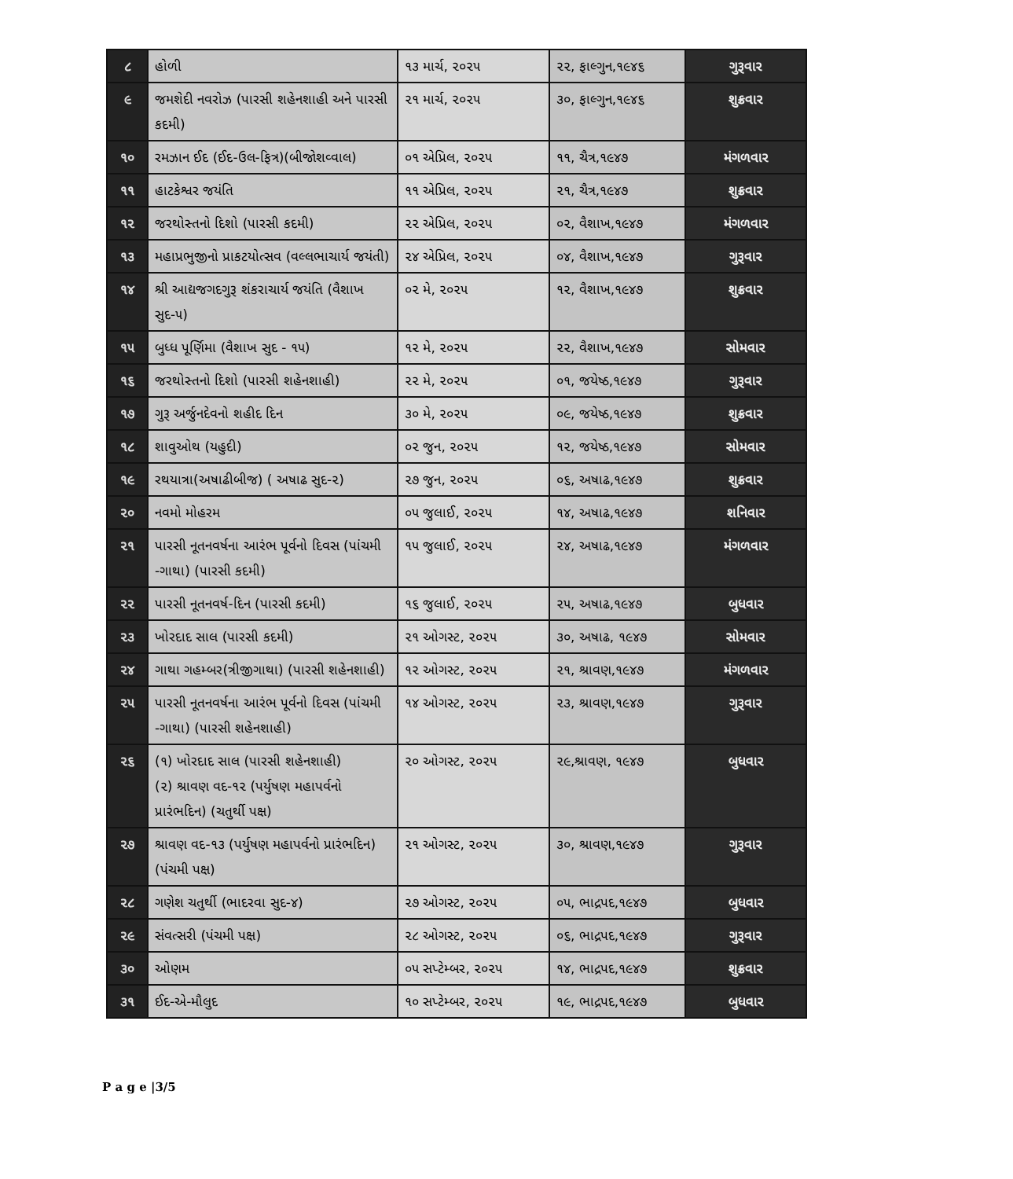| ૮ | હોળી | ૧૩ માર્ચ, ૨૦૨૫ | ૨૨, ફાલ્ગુન,૧૯૪૬ | ગુરૂવાર |
| ૯ | જમશેદી નવરોઝ (પારસી શહેનશાહી અને પારસી કદમી) | ૨૧ માર્ચ, ૨૦૨૫ | ૩૦, ફાલ્ગુન,૧૯૪૬ | શુક્રવાર |
| ૧૦ | રમઝાન ઈદ (ઈદ-ઉલ-ફિત્ર)(બીજોશવ્વાલ) | ૦૧ એપ્રિલ, ૨૦૨૫ | ૧૧, ચૈત્ર,૧૯૪૭ | મંગળવાર |
| ૧૧ | હાટકેશ્વર જયંતિ | ૧૧ એપ્રિલ, ૨૦૨૫ | ૨૧, ચૈત્ર,૧૯૪૭ | શુક્રવાર |
| ૧૨ | જરથોસ્તનો દિશો (પારસી કદમી) | ૨૨ એપ્રિલ, ૨૦૨૫ | ૦૨, વૈશાખ,૧૯૪૭ | મંગળવાર |
| ૧૩ | મહાપ્રભુજીનો પ્રાકટયોત્સવ (વલ્લભાચાર્ય જયંતી) | ૨૪ એપ્રિલ, ૨૦૨૫ | ૦૪, વૈશાખ,૧૯૪૭ | ગુરૂવાર |
| ૧૪ | શ્રી આદ્યજગદગુરૂ શંકરાચાર્ય જયંતિ (વૈશાખ સુદ-૫) | ૦૨ મે, ૨૦૨૫ | ૧૨, વૈશાખ,૧૯૪૭ | શુક્રવાર |
| ૧૫ | બુધ્ધ પૂર્ણિમા (વૈશાખ સુદ - ૧૫) | ૧૨ મે, ૨૦૨૫ | ૨૨, વૈશાખ,૧૯૪૭ | સોમવાર |
| ૧૬ | જરથોસ્તનો દિશો (પારસી શહેનશાહી) | ૨૨ મે, ૨૦૨૫ | ૦૧, જયેષ્ઠ,૧૯૪૭ | ગુરૂવાર |
| ૧૭ | ગુરૂ અર્જુનદેવનો શહીદ દિન | ૩૦ મે, ૨૦૨૫ | ૦૯, જયેષ્ઠ,૧૯૪૭ | શુક્રવાર |
| ૧૮ | શાવુઓથ (યહુદી) | ૦૨ જુન, ૨૦૨૫ | ૧૨, જયેષ્ઠ,૧૯૪૭ | સોમવાર |
| ૧૯ | રથયાત્રા(અષાઢીબીજ) ( અષાઢ સુદ-૨) | ૨૭ જુન, ૨૦૨૫ | ૦૬, અષાઢ,૧૯૪૭ | શુક્રવાર |
| ૨૦ | નવમો મોહરમ | ૦૫ જુલાઈ, ૨૦૨૫ | ૧૪, અષાઢ,૧૯૪૭ | શનિવાર |
| ૨૧ | પારસી નૂતનવર્ષના આરંભ પૂર્વનો દિવસ (પાંચમી -ગાથા) (પારસી કદમી) | ૧૫ જુલાઈ, ૨૦૨૫ | ૨૪, અષાઢ,૧૯૪૭ | મંગળવાર |
| ૨૨ | પારસી નૂતનવર્ષ-દિન (પારસી કદમી) | ૧૬ જુલાઈ, ૨૦૨૫ | ૨૫, અષાઢ,૧૯૪૭ | બુધવાર |
| ૨૩ | ખોરદાદ સાલ (પારસી કદમી) | ૨૧ ઓગસ્ટ, ૨૦૨૫ | ૩૦, અષાઢ, ૧૯૪૭ | સોમવાર |
| ૨૪ | ગાથા ગહમ્બર(ત્રીજીગાથા) (પારસી શહેનશાહી) | ૧૨ ઓગસ્ટ, ૨૦૨૫ | ૨૧, શ્રાવણ,૧૯૪૭ | મંગળવાર |
| ૨૫ | પારસી નૂતનવર્ષના આરંભ પૂર્વનો દિવસ (પાંચમી -ગાથા) (પારસી શહેનશાહી) | ૧૪ ઓગસ્ટ, ૨૦૨૫ | ૨૩, શ્રાવણ,૧૯૪૭ | ગુરૂવાર |
| ૨૬ | (૧) ખોરદાદ સાલ (પારસી શહેનશાહી) (૨) શ્રાવણ વદ-૧૨ (પર્યુષણ મહાપર્વનો પ્રારંભદિન) (ચતુર્થી પક્ષ) | ૨૦ ઓગસ્ટ, ૨૦૨૫ | ૨૯,શ્રાવણ, ૧૯૪૭ | બુધવાર |
| ૨૭ | શ્રાવણ વદ-૧૩ (પર્યુષણ મહાપર્વનો પ્રારંભદિન) (પંચમી પક્ષ) | ૨૧ ઓગસ્ટ, ૨૦૨૫ | ૩૦, શ્રાવણ,૧૯૪૭ | ગુરૂવાર |
| ૨૮ | ગણેશ ચતુર્થી (ભાદરવા સુદ-૪) | ૨૭ ઓગસ્ટ, ૨૦૨૫ | ૦૫, ભાદ્રપદ,૧૯૪૭ | બુધવાર |
| ૨૯ | સંવત્સરી (પંચમી પક્ષ) | ૨૮ ઓગસ્ટ, ૨૦૨૫ | ૦૬, ભાદ્રપદ,૧૯૪૭ | ગુરૂવાર |
| ૩૦ | ઓણમ | ૦૫ સપ્ટેમ્બર, ૨૦૨૫ | ૧૪, ભાદ્રપદ,૧૯૪૭ | શુક્રવાર |
| ૩૧ | ઈદ-એ-મૌલુદ | ૧૦ સપ્ટેમ્બર, ૨૦૨૫ | ૧૯, ભાદ્રપદ,૧૯૪૭ | બુધવાર |
P a g e |3/5